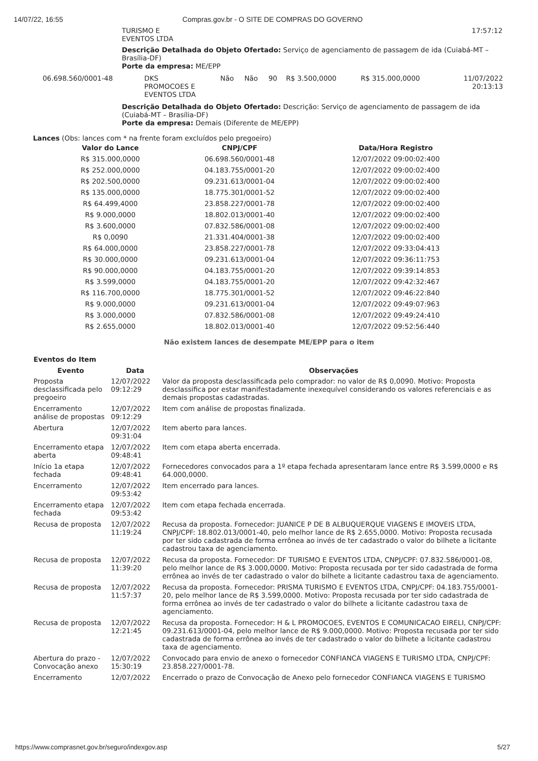14/07/22, 16:55 Compras.gov.br - O SITE DE COMPRAS DO GOVERNO
TURISMO E
EVENTOS LTDA 17:57:12
Descrição Detalhada do Objeto Ofertado: Serviço de agenciamento de passagem de ida (Cuiabá-MT – Brasília-DF)
Porte da empresa: ME/EPP
| 06.698.560/0001-48 | DKS PROMOCOES E EVENTOS LTDA | Não | Não | 90 | R$ 3.500,0000 | R$ 315.000,0000 | 11/07/2022 20:13:13 |
Descrição Detalhada do Objeto Ofertado: Descrição: Serviço de agenciamento de passagem de ida (Cuiabá-MT – Brasília-DF)
Porte da empresa: Demais (Diferente de ME/EPP)
Lances (Obs: lances com * na frente foram excluídos pelo pregoeiro)
| Valor do Lance | CNPJ/CPF | Data/Hora Registro |
| --- | --- | --- |
| R$ 315.000,0000 | 06.698.560/0001-48 | 12/07/2022 09:00:02:400 |
| R$ 252.000,0000 | 04.183.755/0001-20 | 12/07/2022 09:00:02:400 |
| R$ 202.500,0000 | 09.231.613/0001-04 | 12/07/2022 09:00:02:400 |
| R$ 135.000,0000 | 18.775.301/0001-52 | 12/07/2022 09:00:02:400 |
| R$ 64.499,4000 | 23.858.227/0001-78 | 12/07/2022 09:00:02:400 |
| R$ 9.000,0000 | 18.802.013/0001-40 | 12/07/2022 09:00:02:400 |
| R$ 3.600,0000 | 07.832.586/0001-08 | 12/07/2022 09:00:02:400 |
| R$ 0,0090 | 21.331.404/0001-38 | 12/07/2022 09:00:02:400 |
| R$ 64.000,0000 | 23.858.227/0001-78 | 12/07/2022 09:33:04:413 |
| R$ 30.000,0000 | 09.231.613/0001-04 | 12/07/2022 09:36:11:753 |
| R$ 90.000,0000 | 04.183.755/0001-20 | 12/07/2022 09:39:14:853 |
| R$ 3.599,0000 | 04.183.755/0001-20 | 12/07/2022 09:42:32:467 |
| R$ 116.700,0000 | 18.775.301/0001-52 | 12/07/2022 09:46:22:840 |
| R$ 9.000,0000 | 09.231.613/0001-04 | 12/07/2022 09:49:07:963 |
| R$ 3.000,0000 | 07.832.586/0001-08 | 12/07/2022 09:49:24:410 |
| R$ 2.655,0000 | 18.802.013/0001-40 | 12/07/2022 09:52:56:440 |
Não existem lances de desempate ME/EPP para o item
Eventos do Item
| Evento | Data | Observações |
| --- | --- | --- |
| Proposta desclassificada pelo pregoeiro | 12/07/2022 09:12:29 | Valor da proposta desclassificada pelo comprador: no valor de R$ 0,0090. Motivo: Proposta desclassifica por estar manifestadamente inexequível considerando os valores referenciais e as demais propostas cadastradas. |
| Encerramento análise de propostas | 12/07/2022 09:12:29 | Item com análise de propostas finalizada. |
| Abertura | 12/07/2022 09:31:04 | Item aberto para lances. |
| Encerramento etapa aberta | 12/07/2022 09:48:41 | Item com etapa aberta encerrada. |
| Início 1a etapa fechada | 12/07/2022 09:48:41 | Fornecedores convocados para a 1º etapa fechada apresentaram lance entre R$ 3.599,0000 e R$ 64.000,0000. |
| Encerramento | 12/07/2022 09:53:42 | Item encerrado para lances. |
| Encerramento etapa fechada | 12/07/2022 09:53:42 | Item com etapa fechada encerrada. |
| Recusa de proposta | 12/07/2022 11:19:24 | Recusa da proposta. Fornecedor: JUANICE P DE B ALBUQUERQUE VIAGENS E IMOVEIS LTDA, CNPJ/CPF: 18.802.013/0001-40, pelo melhor lance de R$ 2.655,0000. Motivo: Proposta recusada por ter sido cadastrada de forma errônea ao invés de ter cadastrado o valor do bilhete a licitante cadastrou taxa de agenciamento. |
| Recusa de proposta | 12/07/2022 11:39:20 | Recusa da proposta. Fornecedor: DF TURISMO E EVENTOS LTDA, CNPJ/CPF: 07.832.586/0001-08, pelo melhor lance de R$ 3.000,0000. Motivo: Proposta recusada por ter sido cadastrada de forma errônea ao invés de ter cadastrado o valor do bilhete a licitante cadastrou taxa de agenciamento. |
| Recusa de proposta | 12/07/2022 11:57:37 | Recusa da proposta. Fornecedor: PRISMA TURISMO E EVENTOS LTDA, CNPJ/CPF: 04.183.755/0001-20, pelo melhor lance de R$ 3.599,0000. Motivo: Proposta recusada por ter sido cadastrada de forma errônea ao invés de ter cadastrado o valor do bilhete a licitante cadastrou taxa de agenciamento. |
| Recusa de proposta | 12/07/2022 12:21:45 | Recusa da proposta. Fornecedor: H & L PROMOCOES, EVENTOS E COMUNICACAO EIRELI, CNPJ/CPF: 09.231.613/0001-04, pelo melhor lance de R$ 9.000,0000. Motivo: Proposta recusada por ter sido cadastrada de forma errônea ao invés de ter cadastrado o valor do bilhete a licitante cadastrou taxa de agenciamento. |
| Abertura do prazo - Convocação anexo | 12/07/2022 15:30:19 | Convocado para envio de anexo o fornecedor CONFIANCA VIAGENS E TURISMO LTDA, CNPJ/CPF: 23.858.227/0001-78. |
| Encerramento | 12/07/2022 | Encerrado o prazo de Convocação de Anexo pelo fornecedor CONFIANCA VIAGENS E TURISMO |
https://www.comprasnet.gov.br/seguro/indexgov.asp 5/27